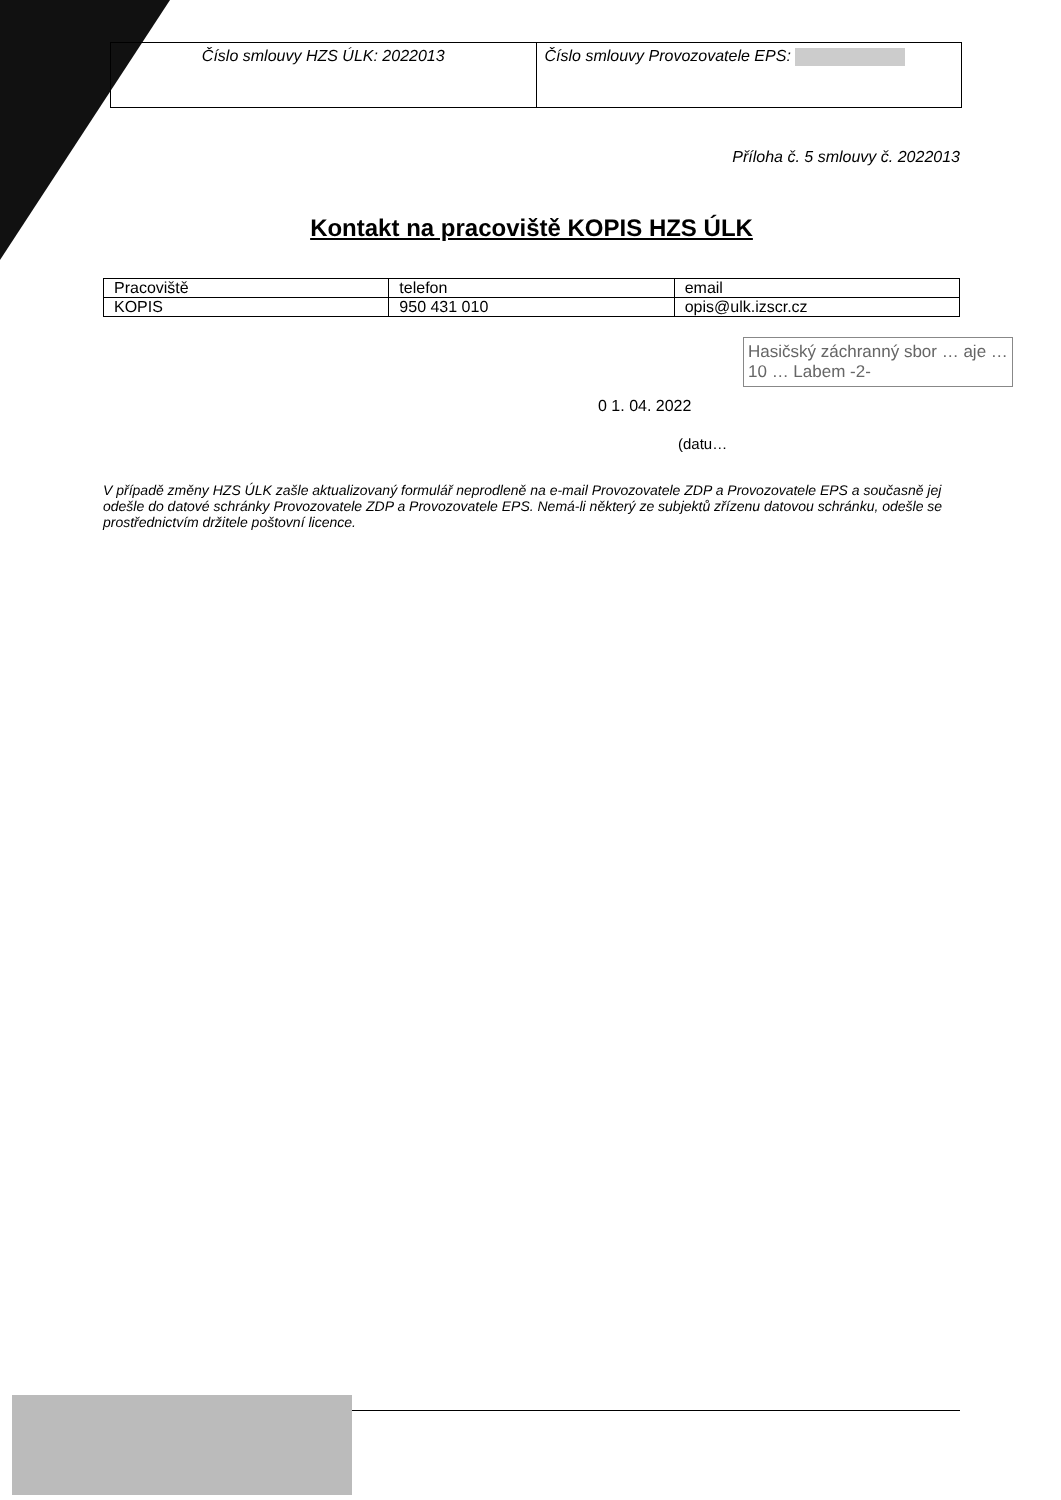Číslo smlouvy HZS ÚLK: 2022013 Číslo smlouvy Provozovatele EPS:
Příloha č. 5 smlouvy č. 2022013
Kontakt na pracoviště KOPIS HZS ÚLK
| Pracoviště | telefon | email |
| KOPIS | 950 431 010 | opis@ulk.izscr.cz |
Hasičský záchranný sbor … aje … 10 … Labem -2-
0 1. 04. 2022
(datu…
V případě změny HZS ÚLK zašle aktualizovaný formulář neprodleně na e-mail Provozovatele ZDP a Provozovatele EPS a současně jej odešle do datové schránky Provozovatele ZDP a Provozovatele EPS. Nemá-li některý ze subjektů zřízenu datovou schránku, odešle se prostřednictvím držitele poštovní licence.